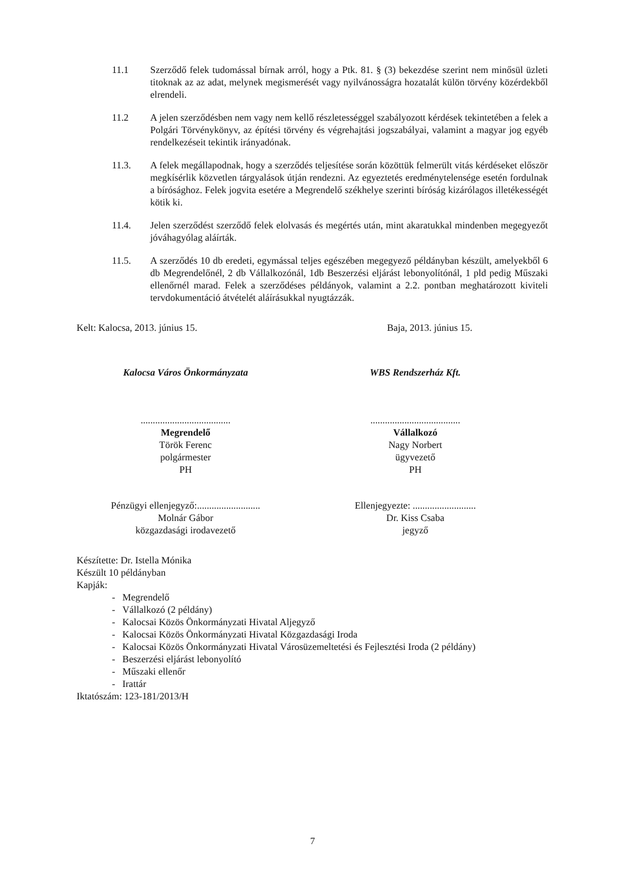11.1 Szerződő felek tudomással bírnak arról, hogy a Ptk. 81. § (3) bekezdése szerint nem minősül üzleti titoknak az az adat, melynek megismerését vagy nyilvánosságra hozatalát külön törvény közérdekből elrendeli.
11.2 A jelen szerződésben nem vagy nem kellő részletességgel szabályozott kérdések tekintetében a felek a Polgári Törvénykönyv, az építési törvény és végrehajtási jogszabályai, valamint a magyar jog egyéb rendelkezéseit tekintik irányadónak.
11.3. A felek megállapodnak, hogy a szerződés teljesítése során közöttük felmerült vitás kérdéseket először megkísérlik közvetlen tárgyalások útján rendezni. Az egyeztetés eredménytelensége esetén fordulnak a bírósághoz. Felek jogvita esetére a Megrendelő székhelye szerinti bíróság kizárólagos illetékességét kötik ki.
11.4. Jelen szerződést szerződő felek elolvasás és megértés után, mint akaratukkal mindenben megegyezőt jóváhagyólag aláírták.
11.5. A szerződés 10 db eredeti, egymással teljes egészében megegyező példányban készült, amelyekből 6 db Megrendelőnél, 2 db Vállalkozónál, 1db Beszerzési eljárást lebonyolítónál, 1 pld pedig Műszaki ellenőrnél marad. Felek a szerződéses példányok, valamint a 2.2. pontban meghatározott kiviteli tervdokumentáció átvételét aláírásukkal nyugtázzák.
Kelt: Kalocsa, 2013. június 15. Baja, 2013. június 15.
Kalocsa Város Önkormányzata WBS Rendszerház Kft.
.....................................
Megrendelő
Török Ferenc
polgármester
PH
.....................................
Vállalkozó
Nagy Norbert
ügyvezető
PH
Pénzügyi ellenjegyző:..........................
Molnár Gábor
közgazdasági irodavezető
Ellenjegyezte: ..........................
Dr. Kiss Csaba
jegyző
Készítette: Dr. Istella Mónika
Készült 10 példányban
Kapják:
- Megrendelő
- Vállalkozó (2 példány)
- Kalocsai Közös Önkormányzati Hivatal Aljegyző
- Kalocsai Közös Önkormányzati Hivatal Közgazdasági Iroda
- Kalocsai Közös Önkormányzati Hivatal Városüzemeltetési és Fejlesztési Iroda (2 példány)
- Beszerzési eljárást lebonyolító
- Műszaki ellenőr
- Irattár
Iktatószám: 123-181/2013/H
7